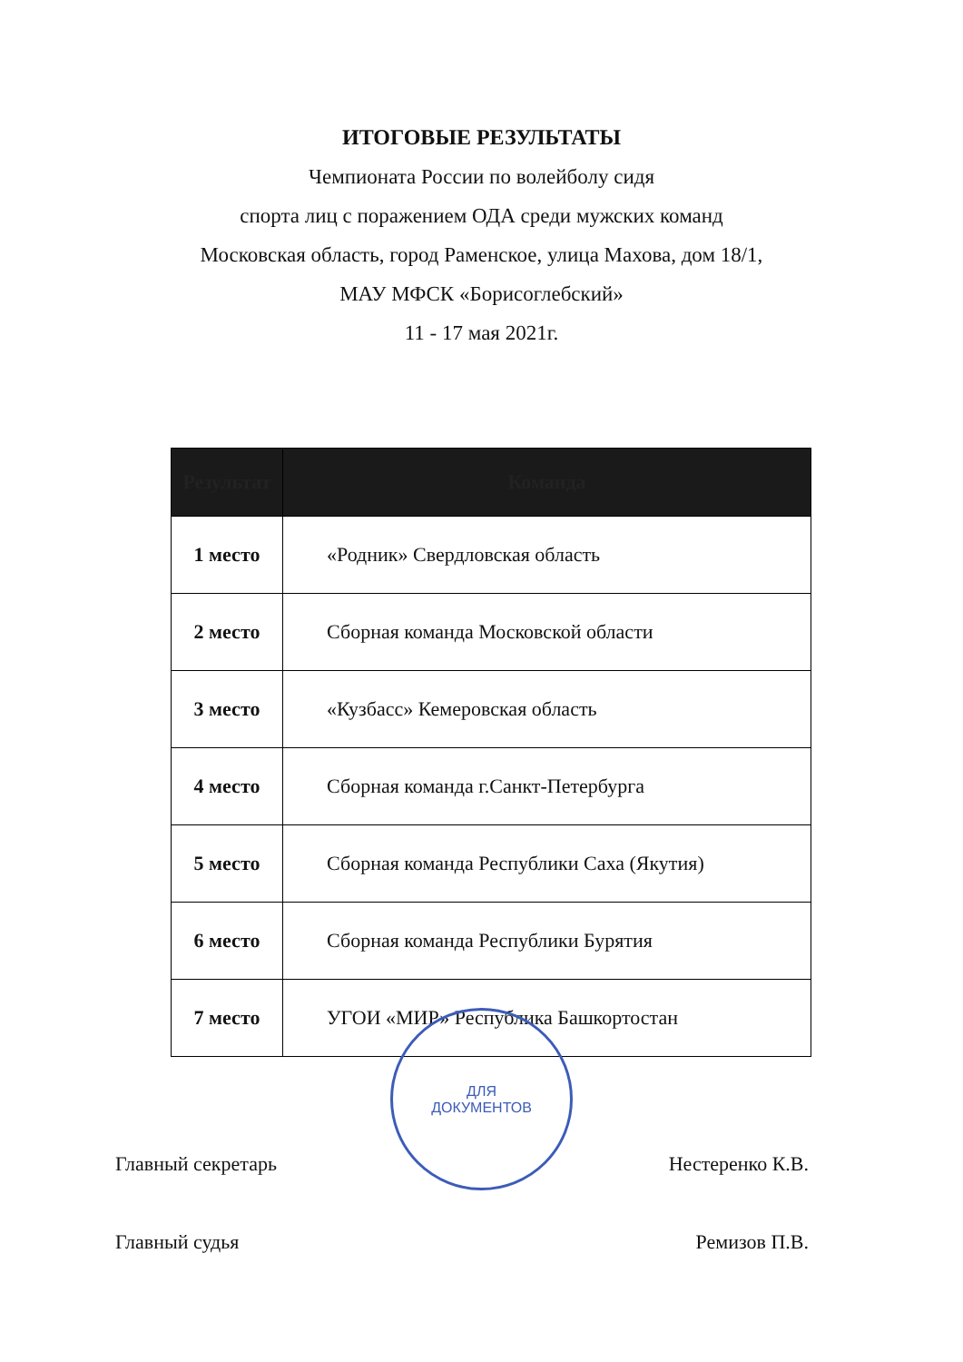ИТОГОВЫЕ РЕЗУЛЬТАТЫ
Чемпионата России по волейболу сидя
спорта лиц с поражением ОДА среди мужских команд
Московская область, город Раменское, улица Махова, дом 18/1,
МАУ МФСК «Борисоглебский»
11 - 17 мая 2021г.
| Результат | Команда |
| --- | --- |
| 1 место | «Родник» Свердловская область |
| 2 место | Сборная команда Московской области |
| 3 место | «Кузбасс» Кемеровская область |
| 4 место | Сборная команда г.Санкт-Петербурга |
| 5 место | Сборная команда Республики Саха (Якутия) |
| 6 место | Сборная команда Республики Бурятия |
| 7 место | УГОИ «МИР» Республика Башкортостан |
ДЛЯ
ДОКУМЕНТОВ
Главный секретарь Нестеренко К.В.
Главный судья Ремизов П.В.